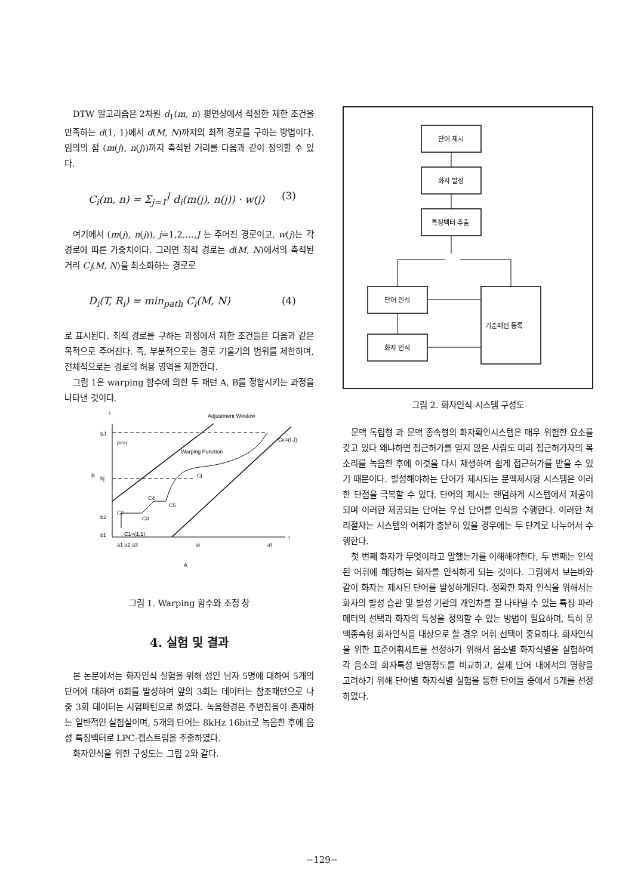DTW 알고리즘은 2차원 d<sub>1</sub>(m, n) 평면상에서 적절한 제한 조건을 만족하는 d(1, 1)에서 d(M, N)까지의 최적 경로를 구하는 방법이다. 임의의 점 (m(j), n(j))까지 축적된 거리를 다음과 같이 정의할 수 있다.
C<sub>i</sub>(m, n) = Σ<sub>j=1</sub><sup>J</sup> d<sub>i</sub>(m(j), n(j)) · w(j) (3)
여기에서 (m(j), n(j)), j=1,2,…,J 는 주어진 경로이고, w(j)는 각 경로에 따른 가중치이다. 그러면 최적 경로는 d(M, N)에서의 축적된 거리 C<sub>i</sub>(M, N)을 최소화하는 경로로
D<sub>i</sub>(T, R<sub>i</sub>) = min<sub>path</sub> C<sub>i</sub>(M, N) (4)
로 표시된다. 최적 경로를 구하는 과정에서 제한 조건들은 다음과 같은 목적으로 주어진다. 즉, 부분적으로는 경로 기울기의 범위를 제한하며, 전체적으로는 경로의 허용 영역을 제한한다.
그림 1은 warping 함수에 의한 두 패턴 A, B를 정합시키는 과정을 나타낸 것이다.
i
I
Adjustment Window
Warping Function
CK=(I,J)
bJ
bj
b2
b1
B
j=i+r
C1=(1,1)
C2
C3
C4
C5
Cj
a1 a2 a3
ai
aI
A
그림 1. Warping 함수와 조정 창
4. 실험 및 결과
본 논문에서는 화자인식 실험을 위해 성인 남자 5명에 대하여 5개의 단어에 대하여 6회를 발성하여 앞의 3회는 데이터는 참조패턴으로 나중 3회 데이터는 시험패턴으로 하였다. 녹음환경은 주변잡음이 존재하는 일반적인 실험실이며, 5개의 단어는 8kHz 16bit로 녹음한 후에 음성 특징벡터로 LPC-켑스트럼을 추출하였다.
화자인식을 위한 구성도는 그림 2와 같다.
단어 제시
화자 발성
특징벡터 추출
단어 인식
화자 인식
기준패턴 등록
그림 2. 화자인식 시스템 구성도
문맥 독립형 과 문맥 종속형의 화자확인시스템은 매우 위험한 요소를 갖고 있다 왜냐하면 접근허가를 얻지 않은 사람도 미리 접근허가자의 목소리를 녹음한 후에 이것을 다시 재생하여 쉽게 접근허가를 받을 수 있기 때문이다. 발성해야하는 단어가 제시되는 문맥제시형 시스템은 이러한 단점을 극복할 수 있다. 단어의 제시는 랜덤하게 시스템에서 제공이 되며 이러한 제공되는 단어는 우선 단어를 인식을 수행한다. 이러한 처리절차는 시스템의 어휘가 충분히 있을 경우에는 두 단계로 나누어서 수행한다.
첫 번째 화자가 무엇이라고 말했는가를 이해해야한다, 두 번째는 인식된 어휘에 해당하는 화자를 인식하게 되는 것이다. 그림에서 보는바와 같이 화자는 제시된 단어를 발성하게된다. 정확한 화자 인식을 위해서는 화자의 발성 습관 및 발성 기관의 개인차를 잘 나타낼 수 있는 특징 파라메터의 선택과 화자의 특성을 정의할 수 있는 방법이 필요하며, 특히 문맥종속형 화자인식을 대상으로 할 경우 어휘 선택이 중요하다. 화자인식을 위한 표준어휘세트를 선정하기 위해서 음소별 화자식별을 실험하여 각 음소의 화자특성 반영정도를 비교하고, 실제 단어 내에서의 영향을 고려하기 위해 단어별 화자식별 실험을 통한 단어들 중에서 5개를 선정하였다.
−129−